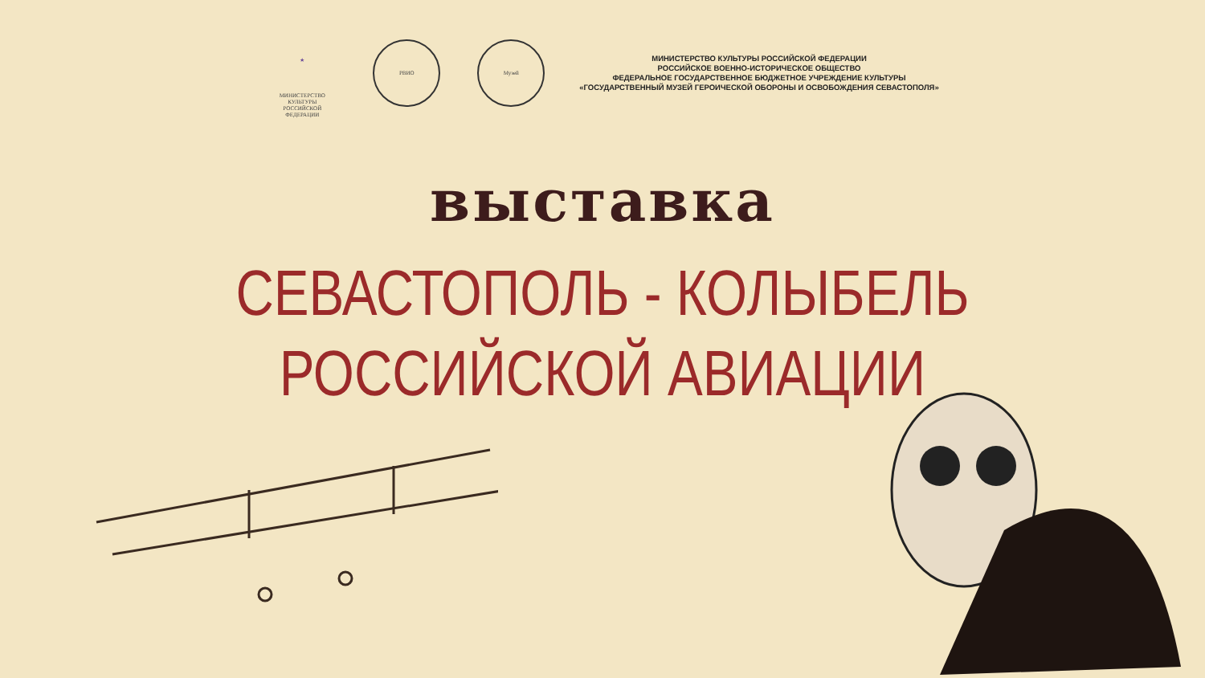★
МИНИСТЕРСТВО КУЛЬТУРЫ
РОССИЙСКОЙ ФЕДЕРАЦИИ
РВИО Музей
МИНИСТЕРСТВО КУЛЬТУРЫ РОССИЙСКОЙ ФЕДЕРАЦИИ
РОССИЙСКОЕ ВОЕННО-ИСТОРИЧЕСКОЕ ОБЩЕСТВО
ФЕДЕРАЛЬНОЕ ГОСУДАРСТВЕННОЕ БЮДЖЕТНОЕ УЧРЕЖДЕНИЕ КУЛЬТУРЫ
«ГОСУДАРСТВЕННЫЙ МУЗЕЙ ГЕРОИЧЕСКОЙ ОБОРОНЫ И ОСВОБОЖДЕНИЯ СЕВАСТОПОЛЯ»
выставка
СЕВАСТОПОЛЬ - КОЛЫБЕЛЬ
РОССИЙСКОЙ АВИАЦИИ